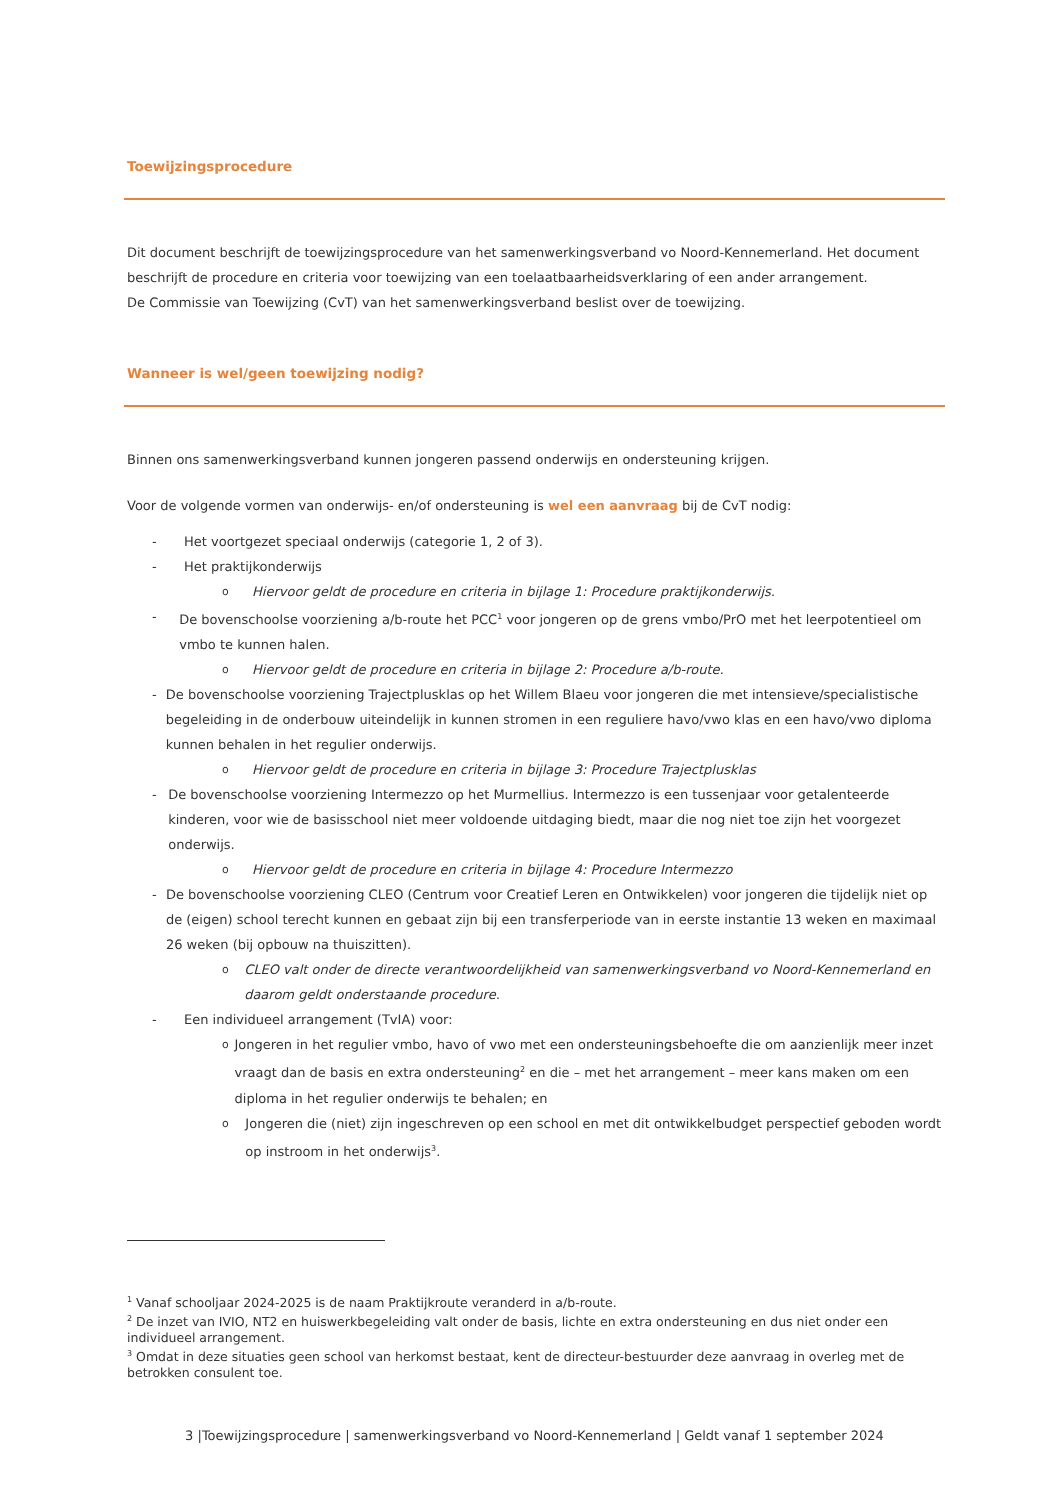Toewijzingsprocedure
Dit document beschrijft de toewijzingsprocedure van het samenwerkingsverband vo Noord-Kennemerland. Het document beschrijft de procedure en criteria voor toewijzing van een toelaatbaarheidsverklaring of een ander arrangement.
De Commissie van Toewijzing (CvT) van het samenwerkingsverband beslist over de toewijzing.
Wanneer is wel/geen toewijzing nodig?
Binnen ons samenwerkingsverband kunnen jongeren passend onderwijs en ondersteuning krijgen.
Voor de volgende vormen van onderwijs- en/of ondersteuning is wel een aanvraag bij de CvT nodig:
- Het voortgezet speciaal onderwijs (categorie 1, 2 of 3).
- Het praktijkonderwijs
o Hiervoor geldt de procedure en criteria in bijlage 1: Procedure praktijkonderwijs.
- De bovenschoolse voorziening a/b-route het PCC<sup>1</sup> voor jongeren op de grens vmbo/PrO met het leerpotentieel om vmbo te kunnen halen.
o Hiervoor geldt de procedure en criteria in bijlage 2: Procedure a/b-route.
- De bovenschoolse voorziening Trajectplusklas op het Willem Blaeu voor jongeren die met intensieve/specialistische begeleiding in de onderbouw uiteindelijk in kunnen stromen in een reguliere havo/vwo klas en een havo/vwo diploma kunnen behalen in het regulier onderwijs.
o Hiervoor geldt de procedure en criteria in bijlage 3: Procedure Trajectplusklas
- De bovenschoolse voorziening Intermezzo op het Murmellius. Intermezzo is een tussenjaar voor getalenteerde kinderen, voor wie de basisschool niet meer voldoende uitdaging biedt, maar die nog niet toe zijn het voorgezet onderwijs.
o Hiervoor geldt de procedure en criteria in bijlage 4: Procedure Intermezzo
- De bovenschoolse voorziening CLEO (Centrum voor Creatief Leren en Ontwikkelen) voor jongeren die tijdelijk niet op de (eigen) school terecht kunnen en gebaat zijn bij een transferperiode van in eerste instantie 13 weken en maximaal 26 weken (bij opbouw na thuiszitten).
o CLEO valt onder de directe verantwoordelijkheid van samenwerkingsverband vo Noord-Kennemerland en daarom geldt onderstaande procedure.
- Een individueel arrangement (TvIA) voor:
o Jongeren in het regulier vmbo, havo of vwo met een ondersteuningsbehoefte die om aanzienlijk meer inzet vraagt dan de basis en extra ondersteuning<sup>2</sup> en die – met het arrangement – meer kans maken om een diploma in het regulier onderwijs te behalen; en
o Jongeren die (niet) zijn ingeschreven op een school en met dit ontwikkelbudget perspectief geboden wordt op instroom in het onderwijs<sup>3</sup>.
<sup>1</sup> Vanaf schooljaar 2024-2025 is de naam Praktijkroute veranderd in a/b-route.
<sup>2</sup> De inzet van IVIO, NT2 en huiswerkbegeleiding valt onder de basis, lichte en extra ondersteuning en dus niet onder een individueel arrangement.
<sup>3</sup> Omdat in deze situaties geen school van herkomst bestaat, kent de directeur-bestuurder deze aanvraag in overleg met de betrokken consulent toe.
3 |Toewijzingsprocedure | samenwerkingsverband vo Noord-Kennemerland | Geldt vanaf 1 september 2024